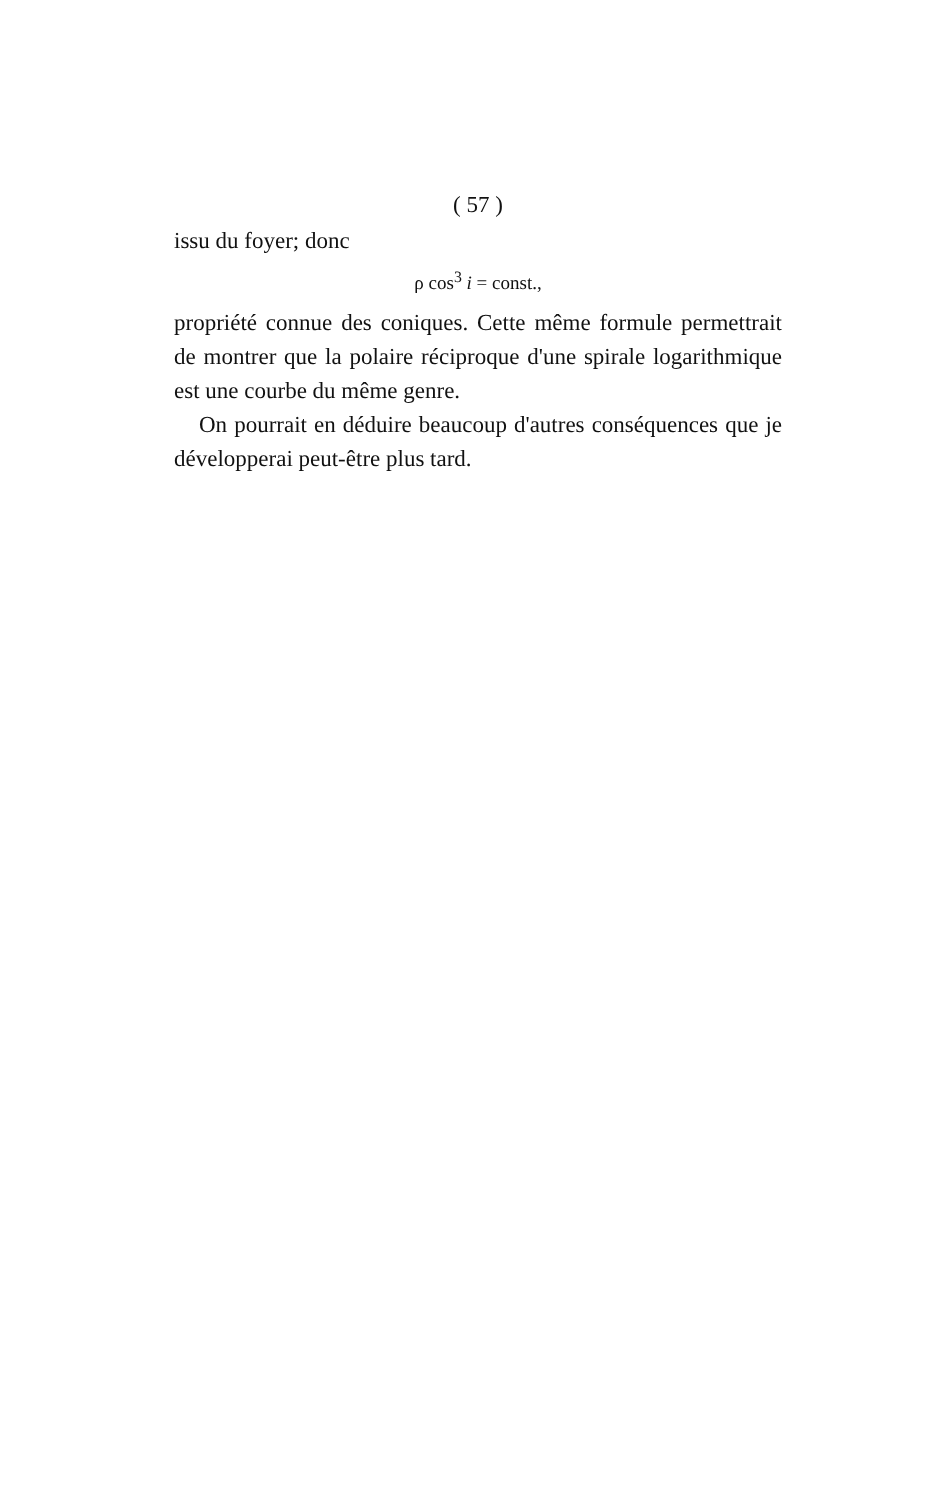( 57 )
issu du foyer; donc
ρ cos<sup>3</sup> i = const.,
propriété connue des coniques. Cette même formule permettrait de montrer que la polaire réciproque d'une spirale logarithmique est une courbe du même genre.
On pourrait en déduire beaucoup d'autres conséquences que je développerai peut-être plus tard.